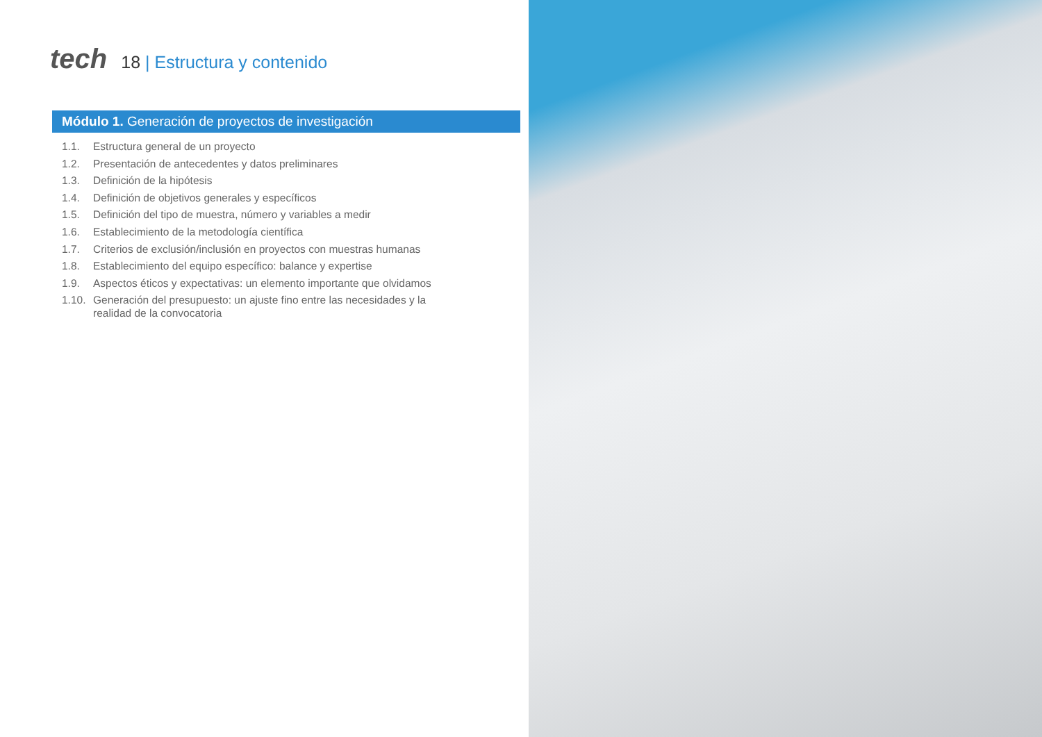tech
18 | Estructura y contenido
Módulo 1. Generación de proyectos de investigación
1.1. Estructura general de un proyecto
1.2. Presentación de antecedentes y datos preliminares
1.3. Definición de la hipótesis
1.4. Definición de objetivos generales y específicos
1.5. Definición del tipo de muestra, número y variables a medir
1.6. Establecimiento de la metodología científica
1.7. Criterios de exclusión/inclusión en proyectos con muestras humanas
1.8. Establecimiento del equipo específico: balance y expertise
1.9. Aspectos éticos y expectativas: un elemento importante que olvidamos
1.10. Generación del presupuesto: un ajuste fino entre las necesidades y la realidad de la convocatoria